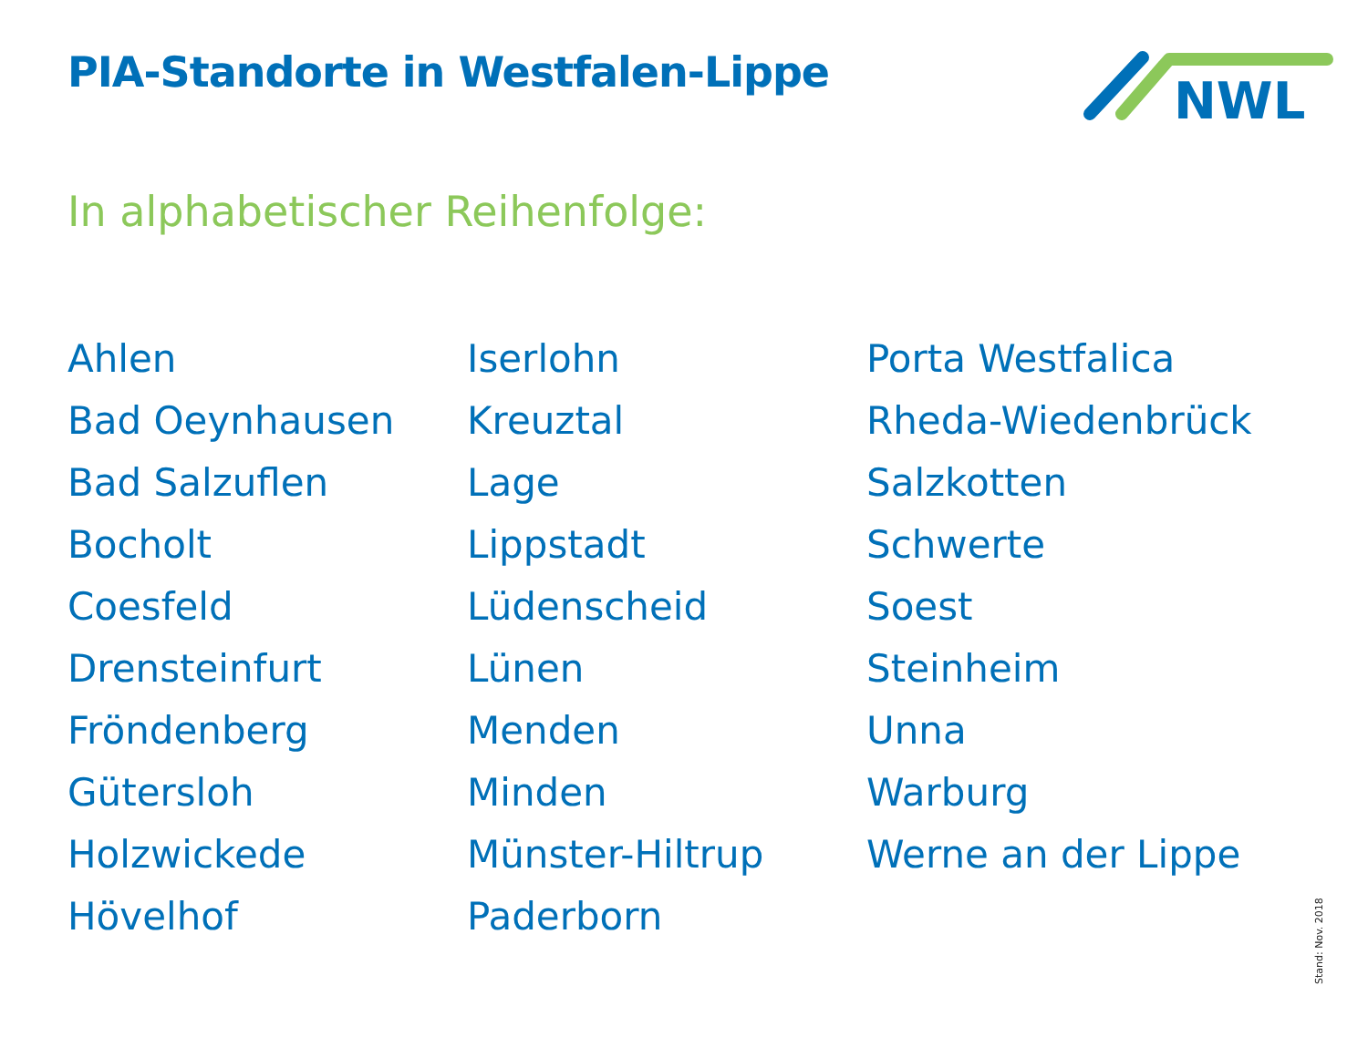PIA-Standorte in Westfalen-Lippe
NWL
In alphabetischer Reihenfolge:
Ahlen
Bad Oeynhausen
Bad Salzuflen
Bocholt
Coesfeld
Drensteinfurt
Fröndenberg
Gütersloh
Holzwickede
Hövelhof
Iserlohn
Kreuztal
Lage
Lippstadt
Lüdenscheid
Lünen
Menden
Minden
Münster-Hiltrup
Paderborn
Porta Westfalica
Rheda-Wiedenbrück
Salzkotten
Schwerte
Soest
Steinheim
Unna
Warburg
Werne an der Lippe
Stand: Nov. 2018